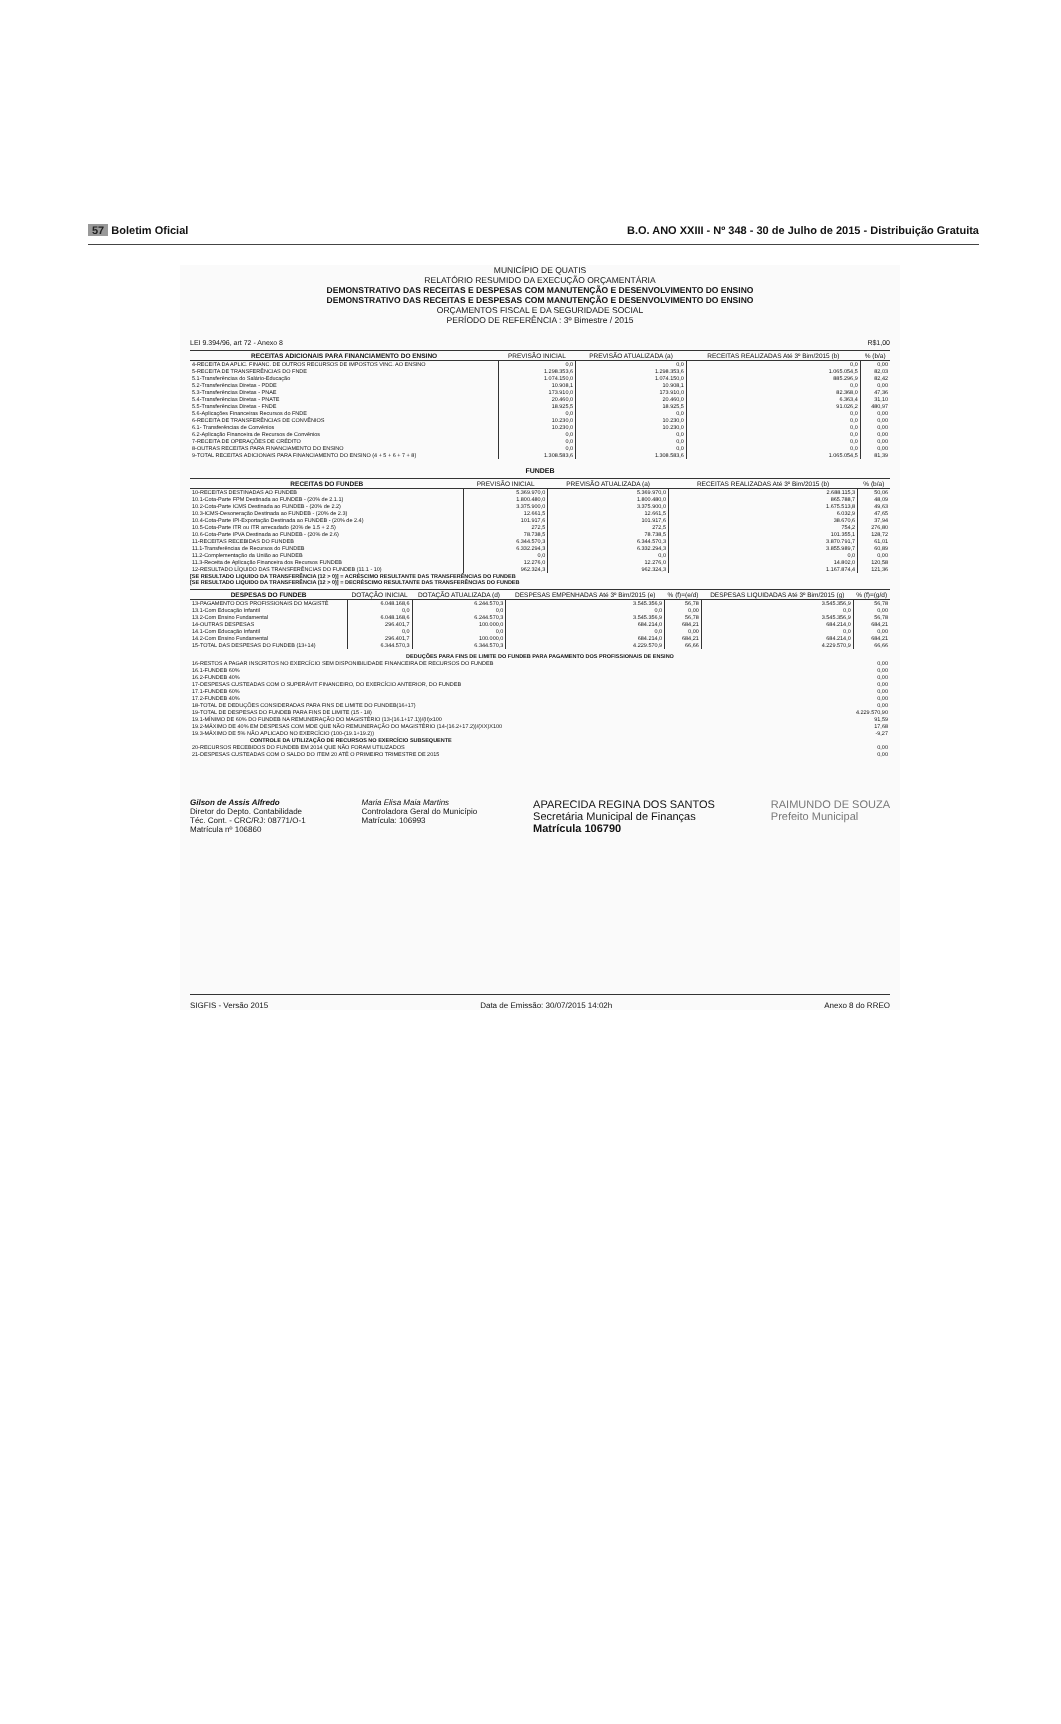57 Boletim Oficial B.O. ANO XXIII - Nº 348 - 30 de Julho de 2015 - Distribuição Gratuita
MUNICÍPIO DE QUATIS
RELATÓRIO RESUMIDO DA EXECUÇÃO ORÇAMENTÁRIA
DEMONSTRATIVO DAS RECEITAS E DESPESAS COM MANUTENÇÃO E DESENVOLVIMENTO DO ENSINO
DEMONSTRATIVO DAS RECEITAS E DESPESAS COM MANUTENÇÃO E DESENVOLVIMENTO DO ENSINO
ORÇAMENTOS FISCAL E DA SEGURIDADE SOCIAL
PERÍODO DE REFERÊNCIA : 3º Bimestre / 2015
LEI 9.394/96, art 72 - Anexo 8 R$1,00
| RECEITAS ADICIONAIS PARA FINANCIAMENTO DO ENSINO | PREVISÃO INICIAL | PREVISÃO ATUALIZADA (a) | RECEITAS REALIZADAS Até 3º Bim/2015 (b) | % (b/a) |
| --- | --- | --- | --- | --- |
| 4-RECEITA DA APLIC. FINANC. DE OUTROS RECURSOS DE IMPOSTOS VINC. AO ENSINO | 0,0 | 0,0 | 0,0 | 0,00 |
| 5-RECEITA DE TRANSFERÊNCIAS DO FNDE | 1.298.353,6 | 1.298.353,6 | 1.065.054,5 | 82,03 |
| 5.1-Transferências do Salário-Educação | 1.074.150,0 | 1.074.150,0 | 885.296,9 | 82,42 |
| 5.2-Transferências Diretas - PDDE | 10.908,1 | 10.908,1 | 0,0 | 0,00 |
| 5.3-Transferências Diretas - PNAE | 173.910,0 | 173.910,0 | 82.368,0 | 47,36 |
| 5.4-Transferências Diretas - PNATE | 20.460,0 | 20.460,0 | 6.363,4 | 31,10 |
| 5.5-Transferências Diretas - FNDE | 18.925,5 | 18.925,5 | 91.026,2 | 480,97 |
| 5.6-Aplicações Financeiras Recursos do FNDE | 0,0 | 0,0 | 0,0 | 0,00 |
| 6-RECEITA DE TRANSFERÊNCIAS DE CONVÊNIOS | 10.230,0 | 10.230,0 | 0,0 | 0,00 |
| 6.1- Transferências de Convênios | 10.230,0 | 10.230,0 | 0,0 | 0,00 |
| 6.2-Aplicação Financeira de Recursos de Convênios | 0,0 | 0,0 | 0,0 | 0,00 |
| 7-RECEITA DE OPERAÇÕES DE CRÉDITO | 0,0 | 0,0 | 0,0 | 0,00 |
| 8-OUTRAS RECEITAS PARA FINANCIAMENTO DO ENSINO | 0,0 | 0,0 | 0,0 | 0,00 |
| 9-TOTAL RECEITAS ADICIONAIS PARA FINANCIAMENTO DO ENSINO (4 + 5 + 6 + 7 + 8) | 1.308.583,6 | 1.308.583,6 | 1.065.054,5 | 81,39 |
FUNDEB
| RECEITAS DO FUNDEB | PREVISÃO INICIAL | PREVISÃO ATUALIZADA (a) | RECEITAS REALIZADAS Até 3º Bim/2015 (b) | % (b/a) |
| --- | --- | --- | --- | --- |
| 10-RECEITAS DESTINADAS AO FUNDEB | 5.369.970,0 | 5.369.970,0 | 2.688.115,3 | 50,06 |
| 10.1-Cota-Parte FPM Destinada ao FUNDEB - (20% de 2.1.1) | 1.800.480,0 | 1.800.480,0 | 865.788,7 | 48,09 |
| 10.2-Cota-Parte ICMS Destinada ao FUNDEB - (20% de 2.2) | 3.375.900,0 | 3.375.900,0 | 1.675.513,8 | 49,63 |
| 10.3-ICMS-Desoneração Destinada ao FUNDEB - (20% de 2.3) | 12.661,5 | 12.661,5 | 6.032,9 | 47,65 |
| 10.4-Cota-Parte IPI-Exportação Destinada ao FUNDEB - (20% de 2.4) | 101.917,6 | 101.917,6 | 38.670,6 | 37,94 |
| 10.5-Cota-Parte ITR ou ITR arrecadado (20% de 1.5 + 2.5) | 272,5 | 272,5 | 754,2 | 276,80 |
| 10.6-Cota-Parte IPVA Destinada ao FUNDEB - (20% de 2.6) | 78.738,5 | 78.738,5 | 101.355,1 | 128,72 |
| 11-RECEITAS RECEBIDAS DO FUNDEB | 6.344.570,3 | 6.344.570,3 | 3.870.791,7 | 61,01 |
| 11.1-Transferências de Recursos do FUNDEB | 6.332.294,3 | 6.332.294,3 | 3.855.989,7 | 60,89 |
| 11.2-Complementação da União ao FUNDEB | 0,0 | 0,0 | 0,0 | 0,00 |
| 11.3-Receita de Aplicação Financeira dos Recursos FUNDEB | 12.276,0 | 12.276,0 | 14.802,0 | 120,58 |
| 12-RESULTADO LÍQUIDO DAS TRANSFERÊNCIAS DO FUNDEB (11.1 - 10) | 962.324,3 | 962.324,3 | 1.167.874,4 | 121,36 |
[SE RESULTADO LIQUIDO DA TRANSFERÊNCIA (12 > 0)] = ACRÉSCIMO RESULTANTE DAS TRANSFERÊNCIAS DO FUNDEB
[SE RESULTADO LIQUIDO DA TRANSFERÊNCIA (12 > 0)] = DECRÉSCIMO RESULTANTE DAS TRANSFERÊNCIAS DO FUNDEB
| DESPESAS DO FUNDEB | DOTAÇÃO INICIAL | DOTAÇÃO ATUALIZADA (d) | DESPESAS EMPENHADAS Até 3º Bim/2015 (e) | % (f)=(e/d) | DESPESAS LIQUIDADAS Até 3º Bim/2015 (g) | % (f)=(g/d) |
| --- | --- | --- | --- | --- | --- | --- |
| 13-PAGAMENTO DOS PROFISSIONAIS DO MAGISTÉ | 6.048.168,6 | 6.244.570,3 | 3.545.356,9 | 56,78 | 3.545.356,9 | 56,78 |
| 13.1-Com Educação Infantil | 0,0 | 0,0 | 0,0 | 0,00 | 0,0 | 0,00 |
| 13.2-Com Ensino Fundamental | 6.048.168,6 | 6.244.570,3 | 3.545.356,9 | 56,78 | 3.545.356,9 | 56,78 |
| 14-OUTRAS DESPESAS | 296.401,7 | 100.000,0 | 684.214,0 | 684,21 | 684.214,0 | 684,21 |
| 14.1-Com Educação Infantil | 0,0 | 0,0 | 0,0 | 0,00 | 0,0 | 0,00 |
| 14.2-Com Ensino Fundamental | 296.401,7 | 100.000,0 | 684.214,0 | 684,21 | 684.214,0 | 684,21 |
| 15-TOTAL DAS DESPESAS DO FUNDEB (13+14) | 6.344.570,3 | 6.344.570,3 | 4.229.570,9 | 66,66 | 4.229.570,9 | 66,66 |
| DEDUÇÕES PARA FINS DE LIMITE DO FUNDEB PARA PAGAMENTO DOS PROFISSIONAIS DE ENSINO | |
| 16-RESTOS A PAGAR INSCRITOS NO EXERCÍCIO SEM DISPONIBILIDADE FINANCEIRA DE RECURSOS DO FUNDEB | 0,00 |
| 16.1-FUNDEB 60% | 0,00 |
| 16.2-FUNDEB 40% | 0,00 |
| 17-DESPESAS CUSTEADAS COM O SUPERÁVIT FINANCEIRO, DO EXERCÍCIO ANTERIOR, DO FUNDEB | 0,00 |
| 17.1-FUNDEB 60% | 0,00 |
| 17.2-FUNDEB 40% | 0,00 |
| 18-TOTAL DE DEDUÇÕES CONSIDERADAS PARA FINS DE LIMITE DO FUNDEB(16+17) | 0,00 |
| 19-TOTAL DE DESPESAS DO FUNDEB PARA FINS DE LIMITE (15 - 18) | 4.229.570,90 |
| 19.1-MÍNIMO DE 60% DO FUNDEB NA REMUNERAÇÃO DO MAGISTÉRIO (13-(16.1+17.1))/(II)x100 | 91,59 |
| 19.2-MÁXIMO DE 40% EM DESPESAS COM MDE QUE NÃO REMUNERAÇÃO DO MAGISTÉRIO (14-(16.2+17.2))/(XX)X100 | 17,68 |
| 19.3-MÁXIMO DE 5% NÃO APLICADO NO EXERCÍCIO (100-(19.1+19.2)) | -9,27 |
| CONTROLE DA UTILIZAÇÃO DE RECURSOS NO EXERCÍCIO SUBSEQUENTE | |
| 20-RECURSOS RECEBIDOS DO FUNDEB EM 2014 QUE NÃO FORAM UTILIZADOS | 0,00 |
| 21-DESPESAS CUSTEADAS COM O SALDO DO ITEM 20 ATÉ O PRIMEIRO TRIMESTRE DE 2015 | 0,00 |
Gilson de Assis Alfredo
Diretor do Depto. Contabilidade
Téc. Cont. - CRC/RJ: 08771/O-1
Matrícula nº 106860
Maria Elisa Maia Martins
Controladora Geral do Município
Matrícula: 106993
APARECIDA REGINA DOS SANTOS
Secretária Municipal de Finanças
Matrícula 106790
RAIMUNDO DE SOUZA
Prefeito Municipal
SIGFIS - Versão 2015 Data de Emissão: 30/07/2015 14:02h Anexo 8 do RREO